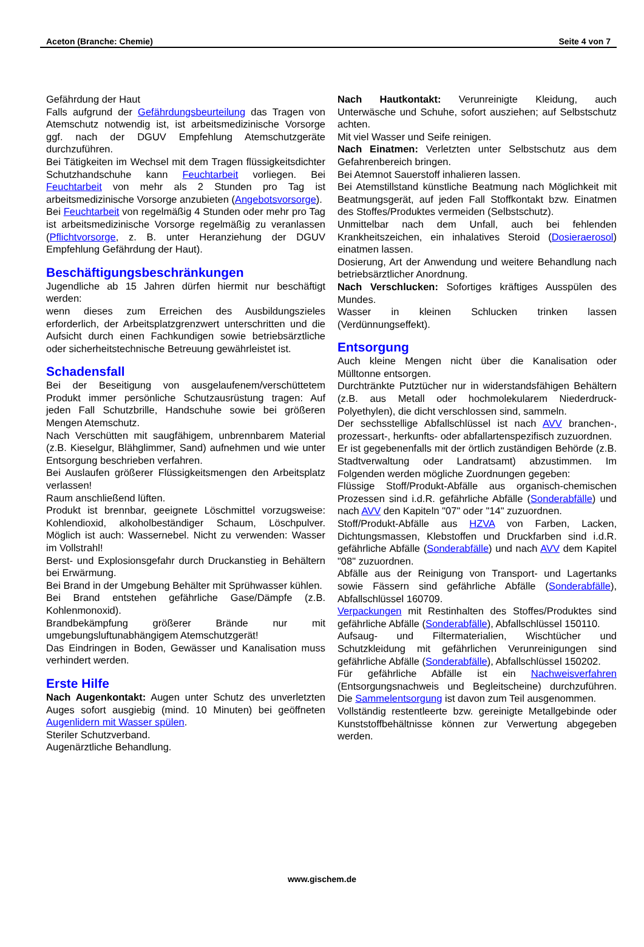Aceton (Branche: Chemie) Seite 4 von 7
Gefährdung der Haut
Falls aufgrund der Gefährdungsbeurteilung das Tragen von Atemschutz notwendig ist, ist arbeitsmedizinische Vorsorge ggf. nach der DGUV Empfehlung Atemschutzgeräte durchzuführen.
Bei Tätigkeiten im Wechsel mit dem Tragen flüssigkeitsdichter Schutzhandschuhe kann Feuchtarbeit vorliegen. Bei Feuchtarbeit von mehr als 2 Stunden pro Tag ist arbeitsmedizinische Vorsorge anzubieten (Angebotsvorsorge).
Bei Feuchtarbeit von regelmäßig 4 Stunden oder mehr pro Tag ist arbeitsmedizinische Vorsorge regelmäßig zu veranlassen (Pflichtvorsorge, z. B. unter Heranziehung der DGUV Empfehlung Gefährdung der Haut).
Beschäftigungsbeschränkungen
Jugendliche ab 15 Jahren dürfen hiermit nur beschäftigt werden:
wenn dieses zum Erreichen des Ausbildungszieles erforderlich, der Arbeitsplatzgrenzwert unterschritten und die Aufsicht durch einen Fachkundigen sowie betriebsärztliche oder sicherheitstechnische Betreuung gewährleistet ist.
Schadensfall
Bei der Beseitigung von ausgelaufenem/verschüttetem Produkt immer persönliche Schutzausrüstung tragen: Auf jeden Fall Schutzbrille, Handschuhe sowie bei größeren Mengen Atemschutz.
Nach Verschütten mit saugfähigem, unbrennbarem Material (z.B. Kieselgur, Blähglimmer, Sand) aufnehmen und wie unter Entsorgung beschrieben verfahren.
Bei Auslaufen größerer Flüssigkeitsmengen den Arbeitsplatz verlassen!
Raum anschließend lüften.
Produkt ist brennbar, geeignete Löschmittel vorzugsweise: Kohlendioxid, alkoholbeständiger Schaum, Löschpulver. Möglich ist auch: Wassernebel. Nicht zu verwenden: Wasser im Vollstrahl!
Berst- und Explosionsgefahr durch Druckanstieg in Behältern bei Erwärmung.
Bei Brand in der Umgebung Behälter mit Sprühwasser kühlen.
Bei Brand entstehen gefährliche Gase/Dämpfe (z.B. Kohlenmonoxid).
Brandbekämpfung größerer Brände nur mit umgebungsluftunabhängigem Atemschutzgerät!
Das Eindringen in Boden, Gewässer und Kanalisation muss verhindert werden.
Erste Hilfe
Nach Augenkontakt: Augen unter Schutz des unverletzten Auges sofort ausgiebig (mind. 10 Minuten) bei geöffneten Augenlidern mit Wasser spülen.
Steriler Schutzverband.
Augenärztliche Behandlung.
Nach Hautkontakt: Verunreinigte Kleidung, auch Unterwäsche und Schuhe, sofort ausziehen; auf Selbstschutz achten.
Mit viel Wasser und Seife reinigen.
Nach Einatmen: Verletzten unter Selbstschutz aus dem Gefahrenbereich bringen.
Bei Atemnot Sauerstoff inhalieren lassen.
Bei Atemstillstand künstliche Beatmung nach Möglichkeit mit Beatmungsgerät, auf jeden Fall Stoffkontakt bzw. Einatmen des Stoffes/Produktes vermeiden (Selbstschutz).
Unmittelbar nach dem Unfall, auch bei fehlenden Krankheitszeichen, ein inhalatives Steroid (Dosieraerosol) einatmen lassen.
Dosierung, Art der Anwendung und weitere Behandlung nach betriebsärztlicher Anordnung.
Nach Verschlucken: Sofortiges kräftiges Ausspülen des Mundes.
Wasser in kleinen Schlucken trinken lassen (Verdünnungseffekt).
Entsorgung
Auch kleine Mengen nicht über die Kanalisation oder Mülltonne entsorgen.
Durchtränkte Putztücher nur in widerstandsfähigen Behältern (z.B. aus Metall oder hochmolekularem Niederdruck-Polyethylen), die dicht verschlossen sind, sammeln.
Der sechsstellige Abfallschlüssel ist nach AVV branchen-, prozessart-, herkunfts- oder abfallartenspezifisch zuzuordnen.
Er ist gegebenenfalls mit der örtlich zuständigen Behörde (z.B. Stadtverwaltung oder Landratsamt) abzustimmen. Im Folgenden werden mögliche Zuordnungen gegeben:
Flüssige Stoff/Produkt-Abfälle aus organisch-chemischen Prozessen sind i.d.R. gefährliche Abfälle (Sonderabfälle) und nach AVV den Kapiteln "07" oder "14" zuzuordnen.
Stoff/Produkt-Abfälle aus HZVA von Farben, Lacken, Dichtungsmassen, Klebstoffen und Druckfarben sind i.d.R. gefährliche Abfälle (Sonderabfälle) und nach AVV dem Kapitel "08" zuzuordnen.
Abfälle aus der Reinigung von Transport- und Lagertanks sowie Fässern sind gefährliche Abfälle (Sonderabfälle), Abfallschlüssel 160709.
Verpackungen mit Restinhalten des Stoffes/Produktes sind gefährliche Abfälle (Sonderabfälle), Abfallschlüssel 150110.
Aufsaug- und Filtermaterialien, Wischtücher und Schutzkleidung mit gefährlichen Verunreinigungen sind gefährliche Abfälle (Sonderabfälle), Abfallschlüssel 150202.
Für gefährliche Abfälle ist ein Nachweisverfahren (Entsorgungsnachweis und Begleitscheine) durchzuführen. Die Sammelentsorgung ist davon zum Teil ausgenommen.
Vollständig restentleerte bzw. gereinigte Metallgebinde oder Kunststoffbehältnisse können zur Verwertung abgegeben werden.
www.gischem.de